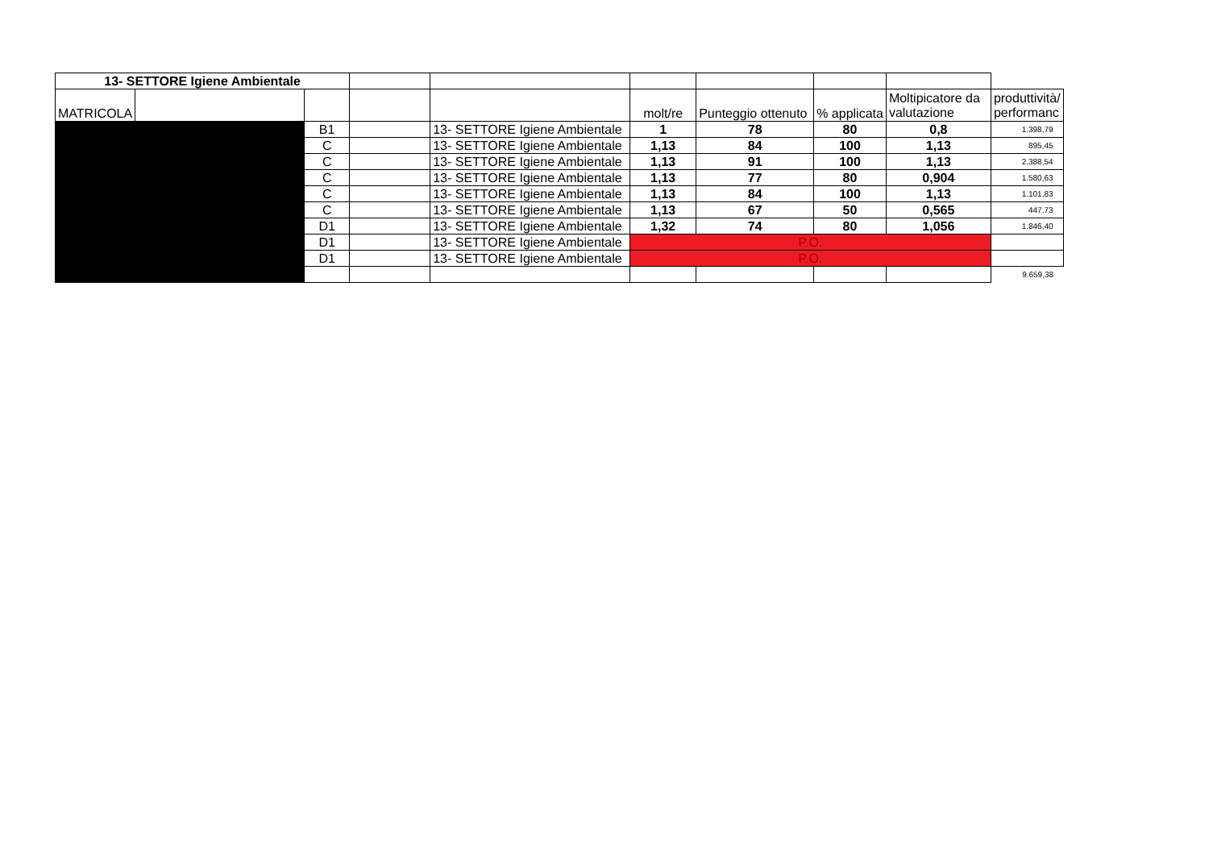| 13- SETTORE Igiene Ambientale | | | | | | | | | |
| MATRICOLA | | | | | molt/re | Punteggio ottenuto | % applicata | Moltipicatore da valutazione | produttività/ performanc |
| | | B1 | | 13- SETTORE Igiene Ambientale | 1 | 78 | 80 | 0,8 | 1.398,79 |
| | | C | | 13- SETTORE Igiene Ambientale | 1,13 | 84 | 100 | 1,13 | 895,45 |
| | | C | | 13- SETTORE Igiene Ambientale | 1,13 | 91 | 100 | 1,13 | 2.388,54 |
| | | C | | 13- SETTORE Igiene Ambientale | 1,13 | 77 | 80 | 0,904 | 1.580,63 |
| | | C | | 13- SETTORE Igiene Ambientale | 1,13 | 84 | 100 | 1,13 | 1.101,83 |
| | | C | | 13- SETTORE Igiene Ambientale | 1,13 | 67 | 50 | 0,565 | 447,73 |
| | | D1 | | 13- SETTORE Igiene Ambientale | 1,32 | 74 | 80 | 1,056 | 1.846,40 |
| | | D1 | | 13- SETTORE Igiene Ambientale | P.O. | | | | |
| | | D1 | | 13- SETTORE Igiene Ambientale | P.O. | | | | |
| | | | | | | | | | 9.659,38 |